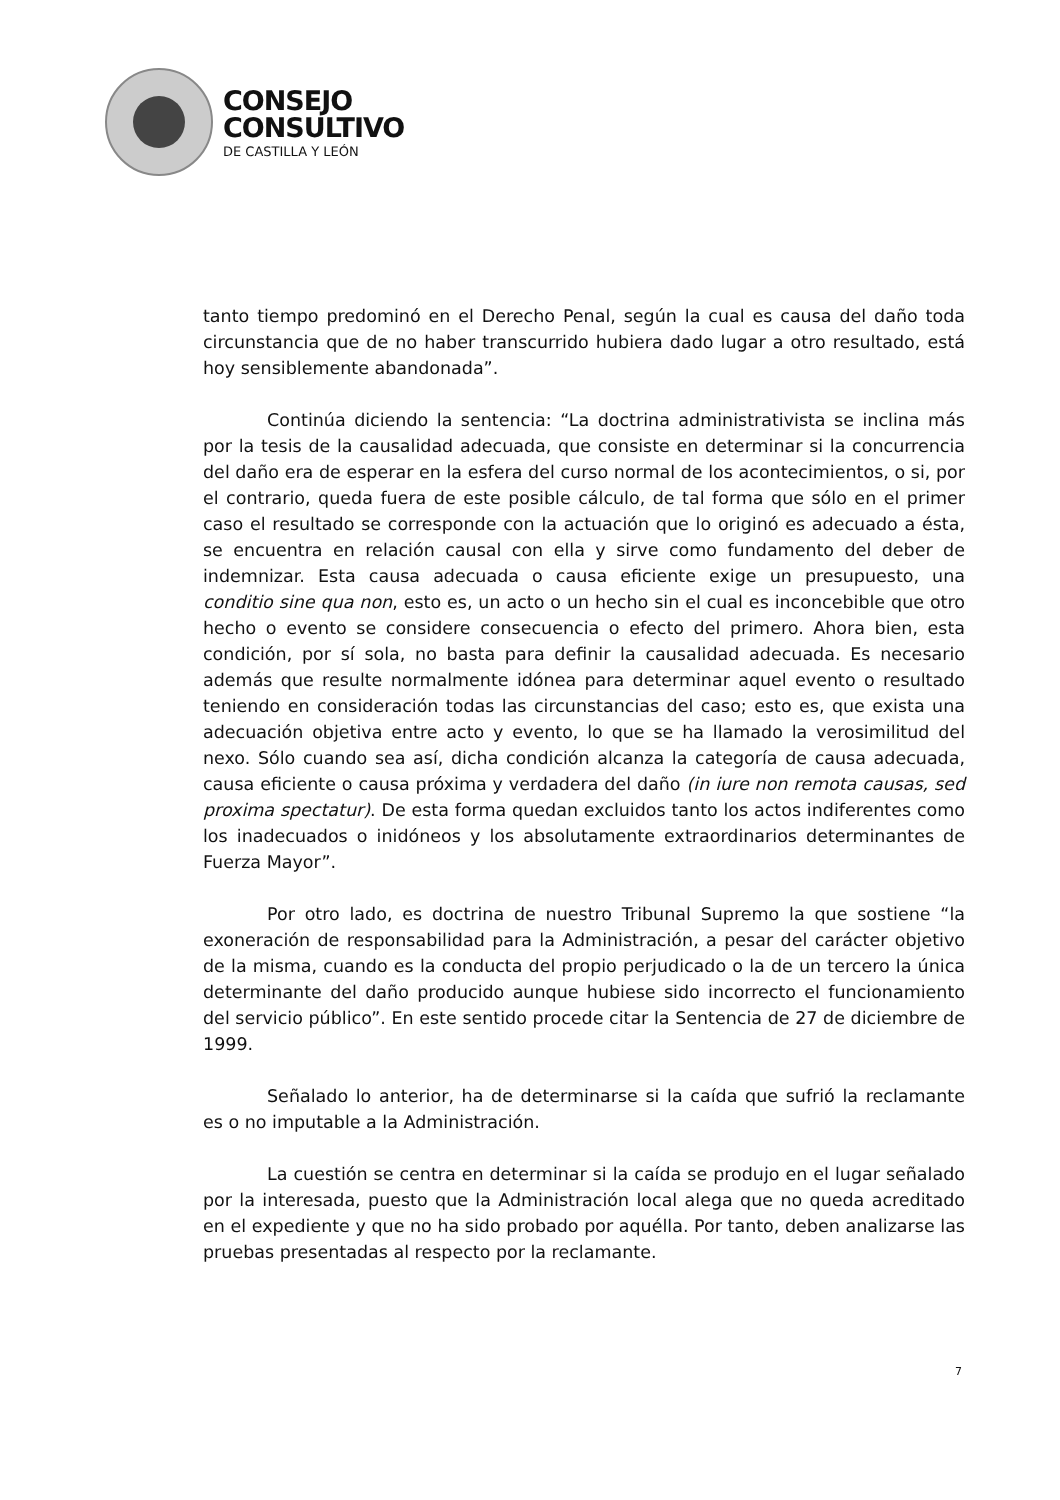CONSEJO
CONSULTIVO
DE CASTILLA Y LEÓN
tanto tiempo predominó en el Derecho Penal, según la cual es causa del daño toda circunstancia que de no haber transcurrido hubiera dado lugar a otro resultado, está hoy sensiblemente abandonada”.
Continúa diciendo la sentencia: “La doctrina administrativista se inclina más por la tesis de la causalidad adecuada, que consiste en determinar si la concurrencia del daño era de esperar en la esfera del curso normal de los acontecimientos, o si, por el contrario, queda fuera de este posible cálculo, de tal forma que sólo en el primer caso el resultado se corresponde con la actuación que lo originó es adecuado a ésta, se encuentra en relación causal con ella y sirve como fundamento del deber de indemnizar. Esta causa adecuada o causa eficiente exige un presupuesto, una conditio sine qua non, esto es, un acto o un hecho sin el cual es inconcebible que otro hecho o evento se considere consecuencia o efecto del primero. Ahora bien, esta condición, por sí sola, no basta para definir la causalidad adecuada. Es necesario además que resulte normalmente idónea para determinar aquel evento o resultado teniendo en consideración todas las circunstancias del caso; esto es, que exista una adecuación objetiva entre acto y evento, lo que se ha llamado la verosimilitud del nexo. Sólo cuando sea así, dicha condición alcanza la categoría de causa adecuada, causa eficiente o causa próxima y verdadera del daño (in iure non remota causas, sed proxima spectatur). De esta forma quedan excluidos tanto los actos indiferentes como los inadecuados o inidóneos y los absolutamente extraordinarios determinantes de Fuerza Mayor”.
Por otro lado, es doctrina de nuestro Tribunal Supremo la que sostiene “la exoneración de responsabilidad para la Administración, a pesar del carácter objetivo de la misma, cuando es la conducta del propio perjudicado o la de un tercero la única determinante del daño producido aunque hubiese sido incorrecto el funcionamiento del servicio público”. En este sentido procede citar la Sentencia de 27 de diciembre de 1999.
Señalado lo anterior, ha de determinarse si la caída que sufrió la reclamante es o no imputable a la Administración.
La cuestión se centra en determinar si la caída se produjo en el lugar señalado por la interesada, puesto que la Administración local alega que no queda acreditado en el expediente y que no ha sido probado por aquélla. Por tanto, deben analizarse las pruebas presentadas al respecto por la reclamante.
7